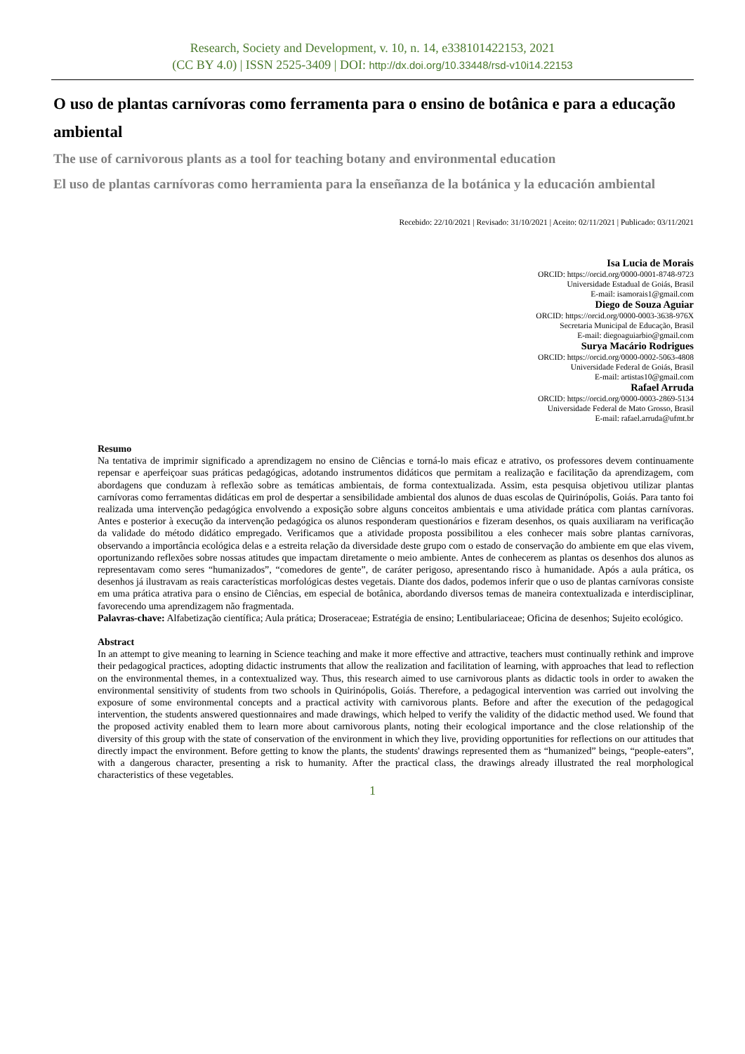Research, Society and Development, v. 10, n. 14, e338101422153, 2021
(CC BY 4.0) | ISSN 2525-3409 | DOI: http://dx.doi.org/10.33448/rsd-v10i14.22153
O uso de plantas carnívoras como ferramenta para o ensino de botânica e para a educação ambiental
The use of carnivorous plants as a tool for teaching botany and environmental education
El uso de plantas carnívoras como herramienta para la enseñanza de la botánica y la educación ambiental
Recebido: 22/10/2021 | Revisado: 31/10/2021 | Aceito: 02/11/2021 | Publicado: 03/11/2021
Isa Lucia de Morais
ORCID: https://orcid.org/0000-0001-8748-9723
Universidade Estadual de Goiás, Brasil
E-mail: isamorais1@gmail.com
Diego de Souza Aguiar
ORCID: https://orcid.org/0000-0003-3638-976X
Secretaria Municipal de Educação, Brasil
E-mail: diegoaguiarbio@gmail.com
Surya Macário Rodrigues
ORCID: https://orcid.org/0000-0002-5063-4808
Universidade Federal de Goiás, Brasil
E-mail: artistas10@gmail.com
Rafael Arruda
ORCID: https://orcid.org/0000-0003-2869-5134
Universidade Federal de Mato Grosso, Brasil
E-mail: rafael.arruda@ufmt.br
Resumo
Na tentativa de imprimir significado a aprendizagem no ensino de Ciências e torná-lo mais eficaz e atrativo, os professores devem continuamente repensar e aperfeiçoar suas práticas pedagógicas, adotando instrumentos didáticos que permitam a realização e facilitação da aprendizagem, com abordagens que conduzam à reflexão sobre as temáticas ambientais, de forma contextualizada. Assim, esta pesquisa objetivou utilizar plantas carnívoras como ferramentas didáticas em prol de despertar a sensibilidade ambiental dos alunos de duas escolas de Quirinópolis, Goiás. Para tanto foi realizada uma intervenção pedagógica envolvendo a exposição sobre alguns conceitos ambientais e uma atividade prática com plantas carnívoras. Antes e posterior à execução da intervenção pedagógica os alunos responderam questionários e fizeram desenhos, os quais auxiliaram na verificação da validade do método didático empregado. Verificamos que a atividade proposta possibilitou a eles conhecer mais sobre plantas carnívoras, observando a importância ecológica delas e a estreita relação da diversidade deste grupo com o estado de conservação do ambiente em que elas vivem, oportunizando reflexões sobre nossas atitudes que impactam diretamente o meio ambiente. Antes de conhecerem as plantas os desenhos dos alunos as representavam como seres “humanizados”, “comedores de gente”, de caráter perigoso, apresentando risco à humanidade. Após a aula prática, os desenhos já ilustravam as reais características morfológicas destes vegetais. Diante dos dados, podemos inferir que o uso de plantas carnívoras consiste em uma prática atrativa para o ensino de Ciências, em especial de botânica, abordando diversos temas de maneira contextualizada e interdisciplinar, favorecendo uma aprendizagem não fragmentada.
Palavras-chave: Alfabetização científica; Aula prática; Droseraceae; Estratégia de ensino; Lentibulariaceae; Oficina de desenhos; Sujeito ecológico.
Abstract
In an attempt to give meaning to learning in Science teaching and make it more effective and attractive, teachers must continually rethink and improve their pedagogical practices, adopting didactic instruments that allow the realization and facilitation of learning, with approaches that lead to reflection on the environmental themes, in a contextualized way. Thus, this research aimed to use carnivorous plants as didactic tools in order to awaken the environmental sensitivity of students from two schools in Quirinópolis, Goiás. Therefore, a pedagogical intervention was carried out involving the exposure of some environmental concepts and a practical activity with carnivorous plants. Before and after the execution of the pedagogical intervention, the students answered questionnaires and made drawings, which helped to verify the validity of the didactic method used. We found that the proposed activity enabled them to learn more about carnivorous plants, noting their ecological importance and the close relationship of the diversity of this group with the state of conservation of the environment in which they live, providing opportunities for reflections on our attitudes that directly impact the environment. Before getting to know the plants, the students' drawings represented them as “humanized” beings, “people-eaters”, with a dangerous character, presenting a risk to humanity. After the practical class, the drawings already illustrated the real morphological characteristics of these vegetables.
1